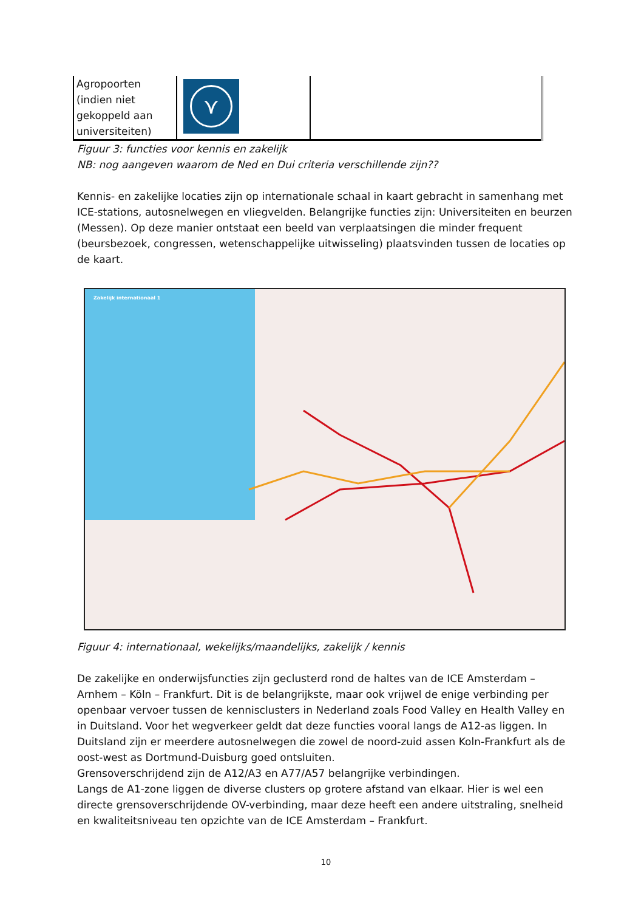| Agropoorten (indien niet gekoppeld aan universiteiten) | ⋎ | |
Figuur 3: functies voor kennis en zakelijk
NB: nog aangeven waarom de Ned en Dui criteria verschillende zijn??
Kennis- en zakelijke locaties zijn op internationale schaal in kaart gebracht in samenhang met ICE-stations, autosnelwegen en vliegvelden. Belangrijke functies zijn: Universiteiten en beurzen (Messen). Op deze manier ontstaat een beeld van verplaatsingen die minder frequent (beursbezoek, congressen, wetenschappelijke uitwisseling) plaatsvinden tussen de locaties op de kaart.
Zakelijk internationaal 1
Figuur 4: internationaal, wekelijks/maandelijks, zakelijk / kennis
De zakelijke en onderwijsfuncties zijn geclusterd rond de haltes van de ICE Amsterdam – Arnhem – Köln – Frankfurt. Dit is de belangrijkste, maar ook vrijwel de enige verbinding per openbaar vervoer tussen de kennisclusters in Nederland zoals Food Valley en Health Valley en in Duitsland. Voor het wegverkeer geldt dat deze functies vooral langs de A12-as liggen. In Duitsland zijn er meerdere autosnelwegen die zowel de noord-zuid assen Koln-Frankfurt als de oost-west as Dortmund-Duisburg goed ontsluiten.
Grensoverschrijdend zijn de A12/A3 en A77/A57 belangrijke verbindingen.
Langs de A1-zone liggen de diverse clusters op grotere afstand van elkaar. Hier is wel een directe grensoverschrijdende OV-verbinding, maar deze heeft een andere uitstraling, snelheid en kwaliteitsniveau ten opzichte van de ICE Amsterdam – Frankfurt.
10